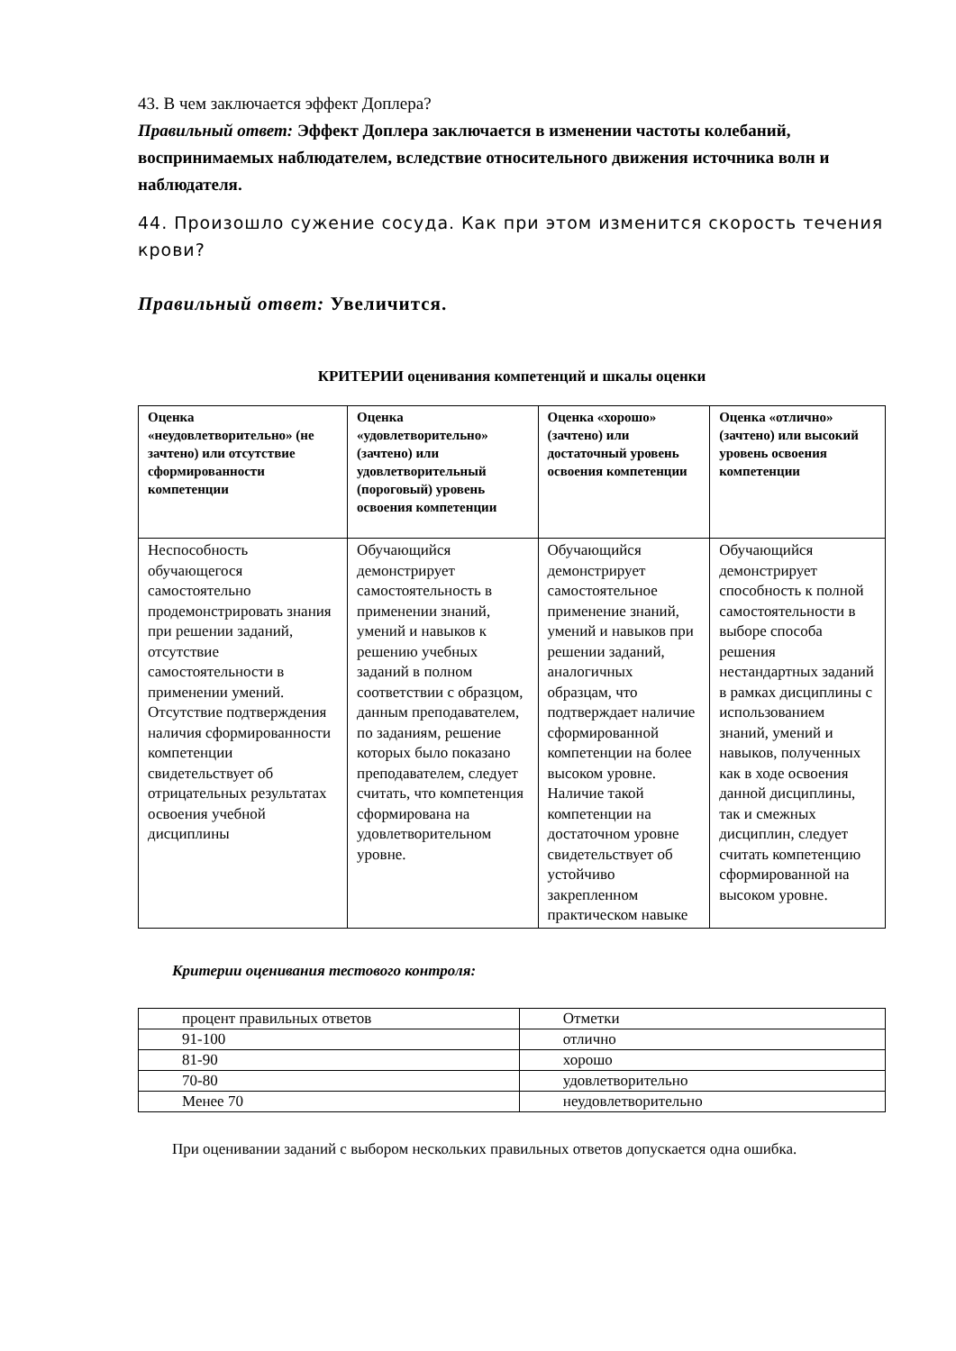43. В чем заключается эффект Доплера?
Правильный ответ: Эффект Доплера заключается в изменении частоты колебаний, воспринимаемых наблюдателем, вследствие относительного движения источника волн и наблюдателя.
44. Произошло сужение сосуда. Как при этом изменится скорость течения крови?
Правильный ответ: Увеличится.
КРИТЕРИИ оценивания компетенций и шкалы оценки
| Оценка «неудовлетворительно» (не зачтено) или отсутствие сформированности компетенции | Оценка «удовлетворительно» (зачтено) или удовлетворительный (пороговый) уровень освоения компетенции | Оценка «хорошо» (зачтено) или достаточный уровень освоения компетенции | Оценка «отлично» (зачтено) или высокий уровень освоения компетенции |
| --- | --- | --- | --- |
| Неспособность обучающегося самостоятельно продемонстрировать знания при решении заданий, отсутствие самостоятельности в применении умений. Отсутствие подтверждения наличия сформированности компетенции свидетельствует об отрицательных результатах освоения учебной дисциплины | Обучающийся демонстрирует самостоятельность в применении знаний, умений и навыков к решению учебных заданий в полном соответствии с образцом, данным преподавателем, по заданиям, решение которых было показано преподавателем, следует считать, что компетенция сформирована на удовлетворительном уровне. | Обучающийся демонстрирует самостоятельное применение знаний, умений и навыков при решении заданий, аналогичных образцам, что подтверждает наличие сформированной компетенции на более высоком уровне. Наличие такой компетенции на достаточном уровне свидетельствует об устойчиво закрепленном практическом навыке | Обучающийся демонстрирует способность к полной самостоятельности в выборе способа решения нестандартных заданий в рамках дисциплины с использованием знаний, умений и навыков, полученных как в ходе освоения данной дисциплины, так и смежных дисциплин, следует считать компетенцию сформированной на высоком уровне. |
Критерии оценивания тестового контроля:
| процент правильных ответов | Отметки |
| 91-100 | отлично |
| 81-90 | хорошо |
| 70-80 | удовлетворительно |
| Менее 70 | неудовлетворительно |
При оценивании заданий с выбором нескольких правильных ответов допускается одна ошибка.